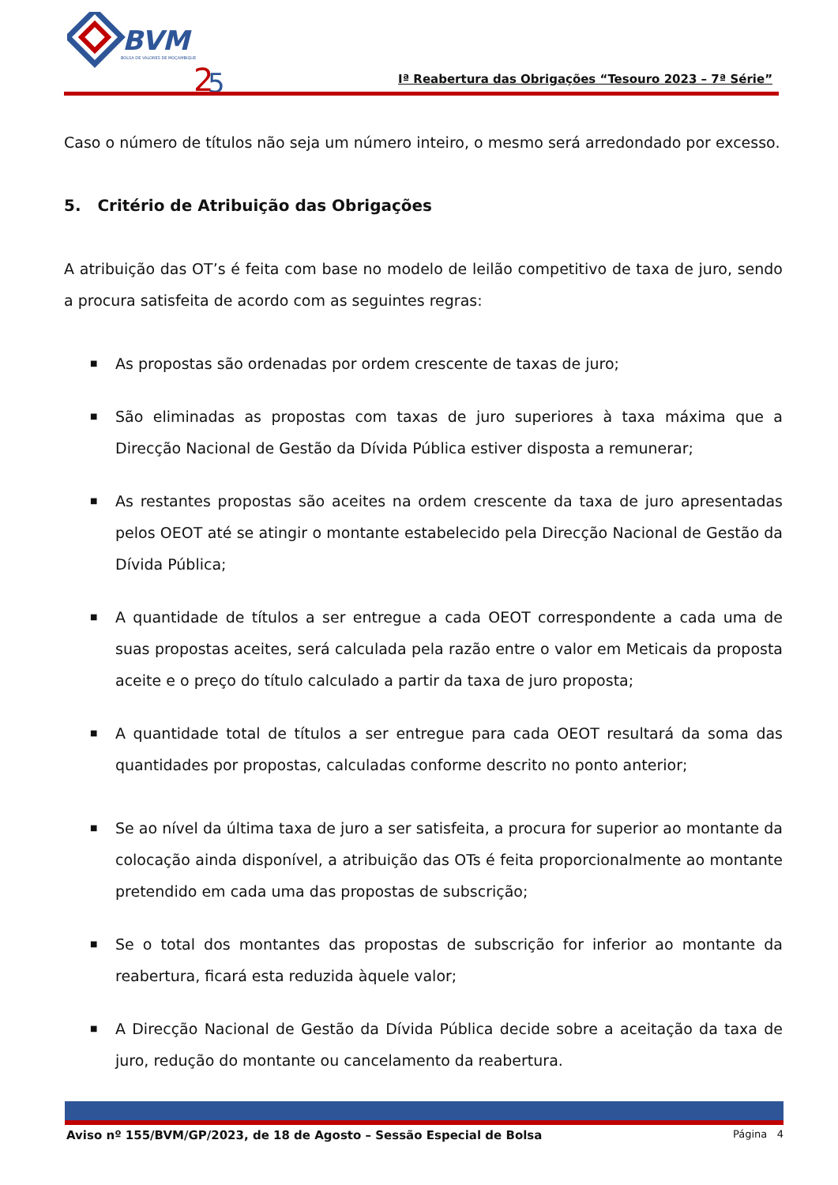BVM
BOLSA DE VALORES DE MOÇAMBIQUE
2
5
Iª Reabertura das Obrigações “Tesouro 2023 – 7ª Série”
Caso o número de títulos não seja um número inteiro, o mesmo será arredondado por excesso.
5. Critério de Atribuição das Obrigações
A atribuição das OT’s é feita com base no modelo de leilão competitivo de taxa de juro, sendo a procura satisfeita de acordo com as seguintes regras:
■ As propostas são ordenadas por ordem crescente de taxas de juro;
■ São eliminadas as propostas com taxas de juro superiores à taxa máxima que a Direcção Nacional de Gestão da Dívida Pública estiver disposta a remunerar;
■ As restantes propostas são aceites na ordem crescente da taxa de juro apresentadas pelos OEOT até se atingir o montante estabelecido pela Direcção Nacional de Gestão da Dívida Pública;
■ A quantidade de títulos a ser entregue a cada OEOT correspondente a cada uma de suas propostas aceites, será calculada pela razão entre o valor em Meticais da proposta aceite e o preço do título calculado a partir da taxa de juro proposta;
■ A quantidade total de títulos a ser entregue para cada OEOT resultará da soma das quantidades por propostas, calculadas conforme descrito no ponto anterior;
■ Se ao nível da última taxa de juro a ser satisfeita, a procura for superior ao montante da colocação ainda disponível, a atribuição das OTs é feita proporcionalmente ao montante pretendido em cada uma das propostas de subscrição;
■ Se o total dos montantes das propostas de subscrição for inferior ao montante da reabertura, ficará esta reduzida àquele valor;
■ A Direcção Nacional de Gestão da Dívida Pública decide sobre a aceitação da taxa de juro, redução do montante ou cancelamento da reabertura.
Aviso nº 155/BVM/GP/2023, de 18 de Agosto – Sessão Especial de Bolsa Página 4